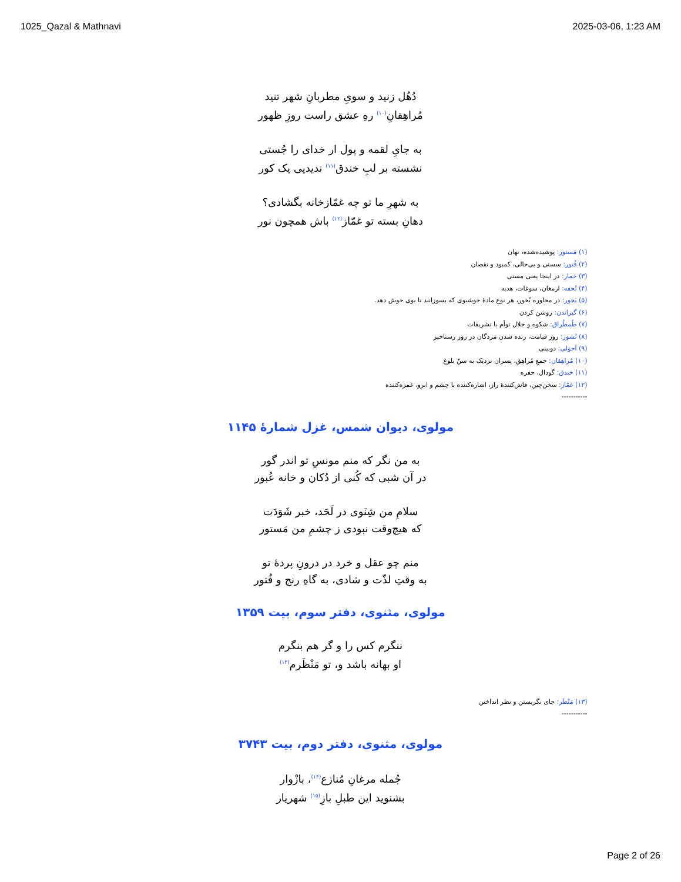1025_Qazal & Mathnavi 2025-03-06, 1:23 AM
دُهُل زنید و سویِ مطربانِ شهر تنید
مُراهِقانِ<sup>(۱۰)</sup> رهِ عشق راست روزِ ظهور
به جایِ لقمه و پول ار خدای را جُستی
نشسته بر لبِ خندق<sup>(۱۱)</sup> ندیدیی یک کور
به شهرِ ما تو چه غمّازخانه بگشادی؟
دهانِ بسته تو غمّاز<sup>(۱۲)</sup> باش همچون نور
(۱) مَستور: پوشیده‌شده، نهان
(۲) فُتور: سستی و بی‌حالی، کمبود و نقصان
(۳) خمار: در اینجا یعنی مستی
(۴) تُحفه: ارمغان، سوغات، هدیه
(۵) بَخور: در محاوره بُخور، هر نوع مادهٔ خوشبوی که بسوزانند تا بوی خوش دهد.
(۶) گیراندن: روشن کردن
(۷) طُمطُراق: شکوه و جلال توأم با تشریفات
(۸) نُشور: روز قیامت، زنده شدن مردگان در روز رستاخیز
(۹) اَحوَلی: دوبینی
(۱۰) مُراهِقان: جمعِ مُراهِق، پسران نزدیک به سنّ بلوغ
(۱۱) خندق: گودال، حفره
(۱۲) غمّاز: سخن‌چین، فاش‌کنندهٔ راز، اشاره‌کننده با چشم و ابرو، غمزه‌کننده
-----------
مولوی، دیوان شمس، غزل شمارهٔ ۱۱۴۵
به من نگر که منم مونسِ تو اندر گور
در آن شبی که کُنی از دُکان و خانه عُبور
سلامِ من شِنَوی در لَحَد، خبر شَوَدَت
که هیچ‌وقت نبودی ز چشمِ من مَستور
منم چو عقل و خرد در درونِ پردهٔ تو
به وقتِ لذّت و شادی، به گاهِ رنج و فُتور
مولوی، مثنوی، دفتر سوم، بیت ۱۳۵۹
ننگرم کس را و گر هم بنگرم
او بهانه باشد و، تو مَنْظَرم<sup>(۱۳)</sup>
(۱۳) مَنْظَر: جای نگریستن و نظر انداختن
-----------
مولوی، مثنوی، دفتر دوم، بیت ۳۷۴۳
جُمله مرغانِ مُنازع<sup>(۱۴)</sup>، بازْوار
بشنوید این طبلِ بازِ<sup>(۱۵)</sup> شهریار
Page 2 of 26